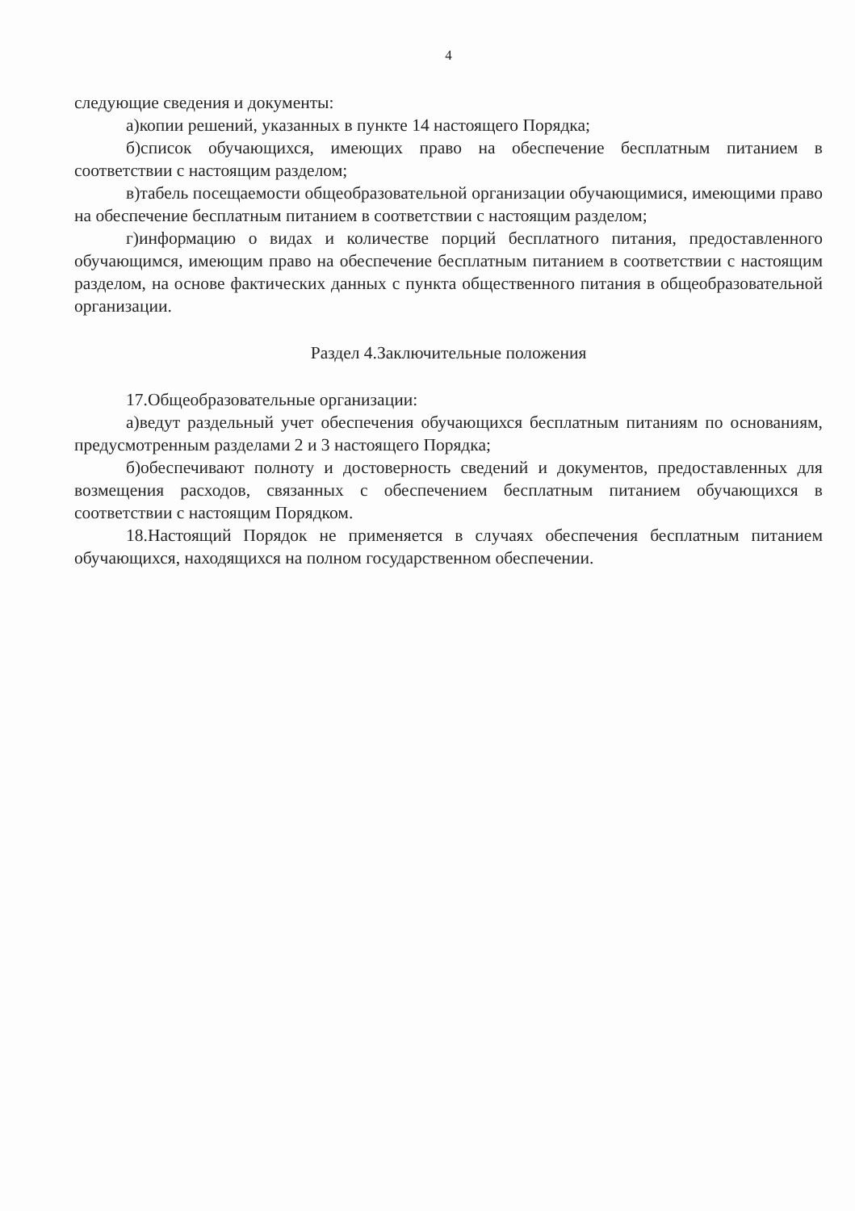4
следующие сведения и документы:
а)копии решений, указанных в пункте 14 настоящего Порядка;
б)список обучающихся, имеющих право на обеспечение бесплатным питанием в соответствии с настоящим разделом;
в)табель посещаемости общеобразовательной организации обучающимися, имеющими право на обеспечение бесплатным питанием в соответствии с настоящим разделом;
г)информацию о видах и количестве порций бесплатного питания, предоставленного обучающимся, имеющим право на обеспечение бесплатным питанием в соответствии с настоящим разделом, на основе фактических данных с пункта общественного питания в общеобразовательной организации.
Раздел 4.Заключительные положения
17.Общеобразовательные организации:
а)ведут раздельный учет обеспечения обучающихся бесплатным питаниям по основаниям, предусмотренным разделами 2 и 3 настоящего Порядка;
б)обеспечивают полноту и достоверность сведений и документов, предоставленных для возмещения расходов, связанных с обеспечением бесплатным питанием обучающихся в соответствии с настоящим Порядком.
18.Настоящий Порядок не применяется в случаях обеспечения бесплатным питанием обучающихся, находящихся на полном государственном обеспечении.